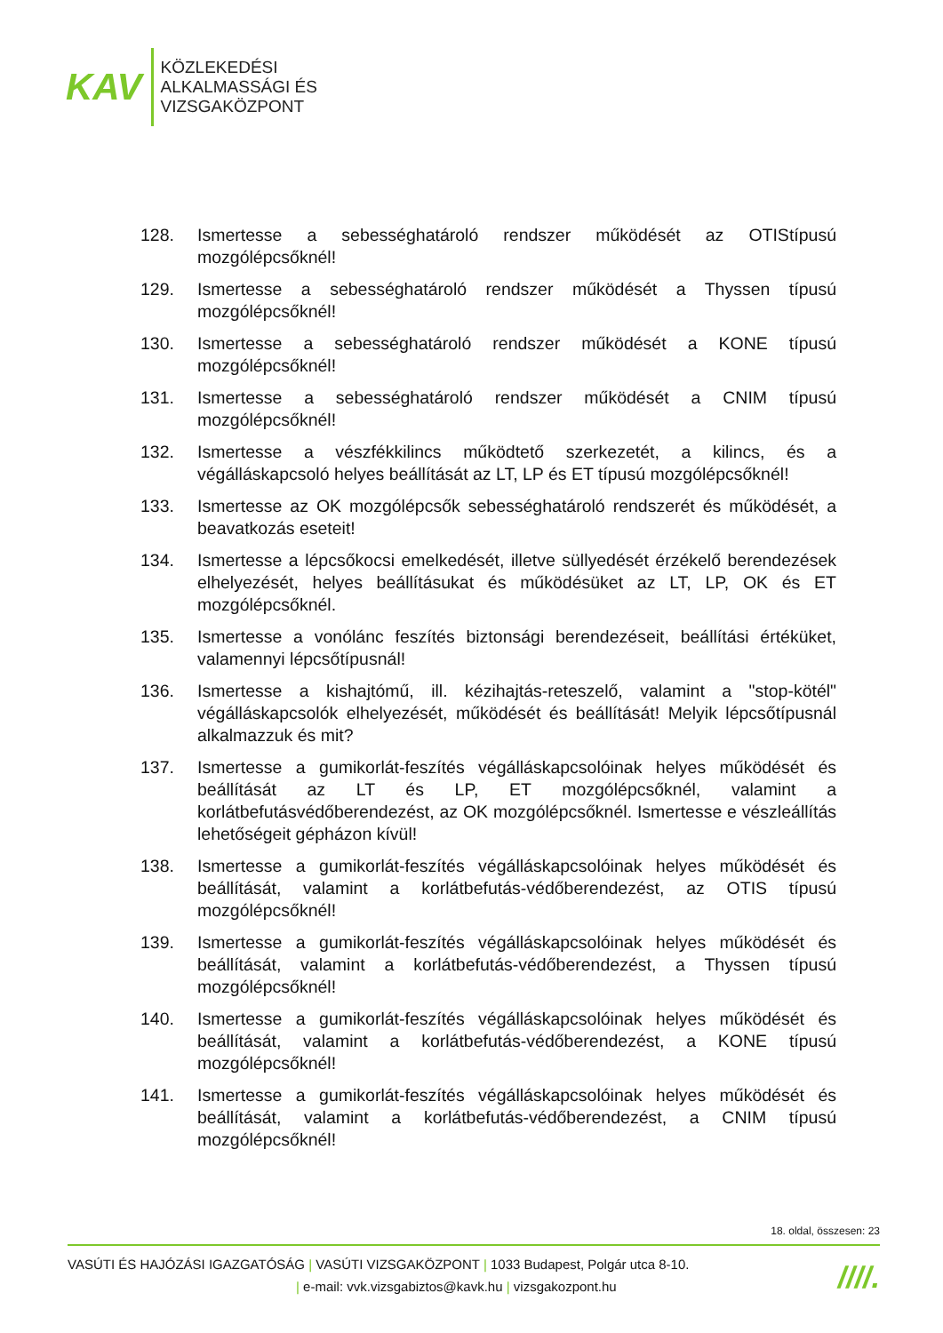KAV
KÖZLEKEDÉSI
ALKALMASSÁGI ÉS
VIZSGAKÖZPONT
128. Ismertesse a sebességhatároló rendszer működését az OTIStípusú mozgólépcsőknél!
129. Ismertesse a sebességhatároló rendszer működését a Thyssen típusú mozgólépcsőknél!
130. Ismertesse a sebességhatároló rendszer működését a KONE típusú mozgólépcsőknél!
131. Ismertesse a sebességhatároló rendszer működését a CNIM típusú mozgólépcsőknél!
132. Ismertesse a vészfékkilincs működtető szerkezetét, a kilincs, és a végálláskapcsoló helyes beállítását az LT, LP és ET típusú mozgólépcsőknél!
133. Ismertesse az OK mozgólépcsők sebességhatároló rendszerét és működését, a beavatkozás eseteit!
134. Ismertesse a lépcsőkocsi emelkedését, illetve süllyedését érzékelő berendezések elhelyezését, helyes beállításukat és működésüket az LT, LP, OK és ET mozgólépcsőknél.
135. Ismertesse a vonólánc feszítés biztonsági berendezéseit, beállítási értéküket, valamennyi lépcsőtípusnál!
136. Ismertesse a kishajtómű, ill. kézihajtás-reteszelő, valamint a "stop-kötél" végálláskapcsolók elhelyezését, működését és beállítását! Melyik lépcsőtípusnál alkalmazzuk és mit?
137. Ismertesse a gumikorlát-feszítés végálláskapcsolóinak helyes működését és beállítását az LT és LP, ET mozgólépcsőknél, valamint a korlátbefutásvédőberendezést, az OK mozgólépcsőknél. Ismertesse e vészleállítás lehetőségeit gépházon kívül!
138. Ismertesse a gumikorlát-feszítés végálláskapcsolóinak helyes működését és beállítását, valamint a korlátbefutás-védőberendezést, az OTIS típusú mozgólépcsőknél!
139. Ismertesse a gumikorlát-feszítés végálláskapcsolóinak helyes működését és beállítását, valamint a korlátbefutás-védőberendezést, a Thyssen típusú mozgólépcsőknél!
140. Ismertesse a gumikorlát-feszítés végálláskapcsolóinak helyes működését és beállítását, valamint a korlátbefutás-védőberendezést, a KONE típusú mozgólépcsőknél!
141. Ismertesse a gumikorlát-feszítés végálláskapcsolóinak helyes működését és beállítását, valamint a korlátbefutás-védőberendezést, a CNIM típusú mozgólépcsőknél!
18. oldal, összesen: 23
VASÚTI ÉS HAJÓZÁSI IGAZGATÓSÁG | VASÚTI VIZSGAKÖZPONT | 1033 Budapest, Polgár utca 8-10.
| e-mail: vvk.vizsgabiztos@kavk.hu | vizsgakozpont.hu
////.